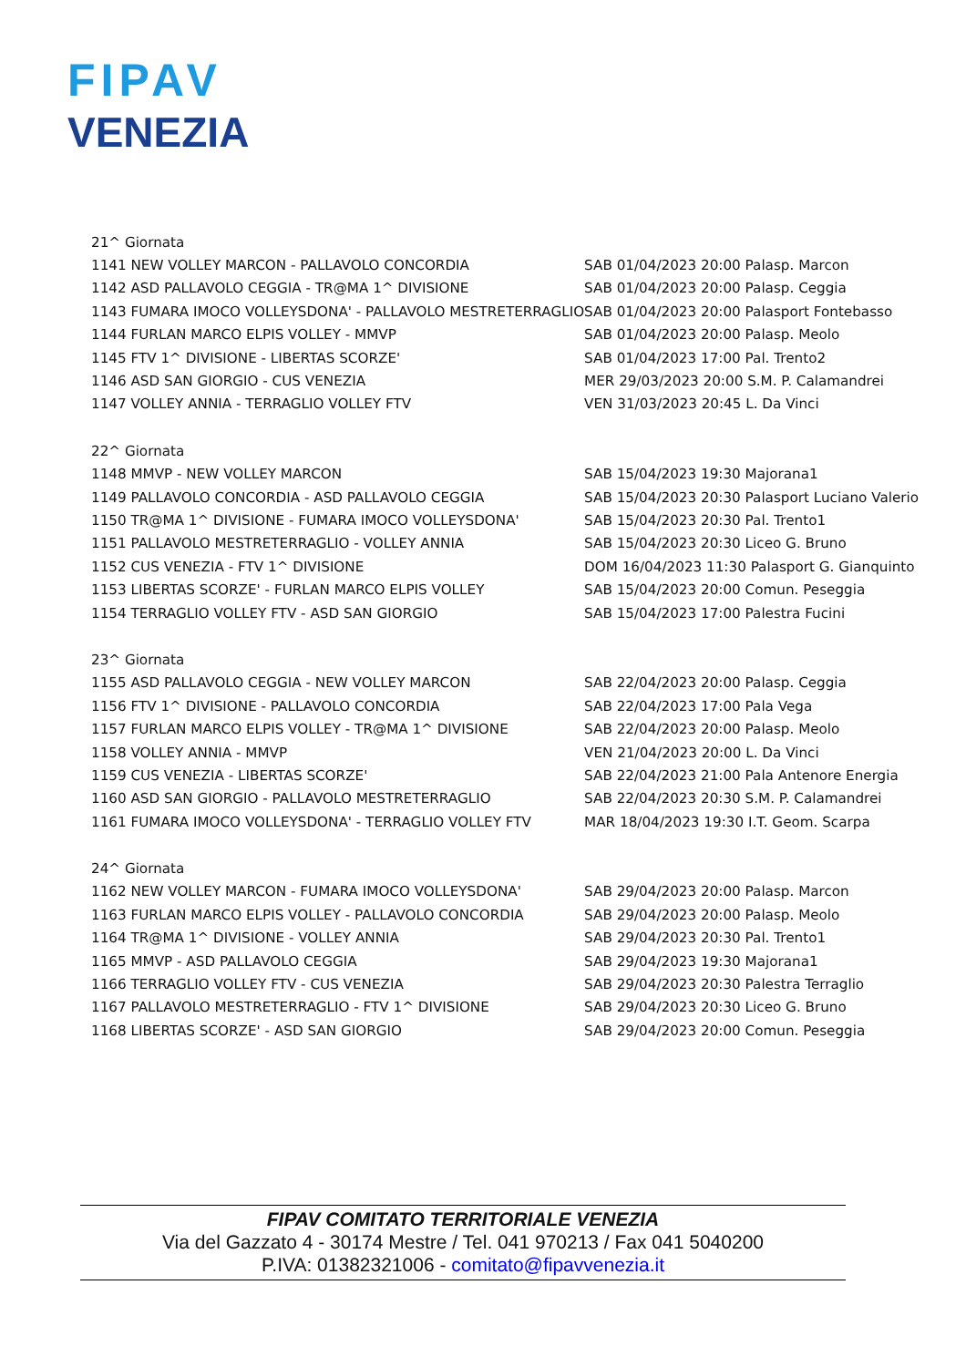FIPAV
VENEZIA
| 21^ Giornata | |
| 1141 NEW VOLLEY MARCON - PALLAVOLO CONCORDIA | SAB 01/04/2023 20:00 Palasp. Marcon |
| 1142 ASD PALLAVOLO CEGGIA - TR@MA 1^ DIVISIONE | SAB 01/04/2023 20:00 Palasp. Ceggia |
| 1143 FUMARA IMOCO VOLLEYSDONA' - PALLAVOLO MESTRETERRAGLIO | SAB 01/04/2023 20:00 Palasport Fontebasso |
| 1144 FURLAN MARCO ELPIS VOLLEY - MMVP | SAB 01/04/2023 20:00 Palasp. Meolo |
| 1145 FTV 1^ DIVISIONE - LIBERTAS SCORZE' | SAB 01/04/2023 17:00 Pal. Trento2 |
| 1146 ASD SAN GIORGIO - CUS VENEZIA | MER 29/03/2023 20:00 S.M. P. Calamandrei |
| 1147 VOLLEY ANNIA - TERRAGLIO VOLLEY FTV | VEN 31/03/2023 20:45 L. Da Vinci |
| 22^ Giornata | |
| 1148 MMVP - NEW VOLLEY MARCON | SAB 15/04/2023 19:30 Majorana1 |
| 1149 PALLAVOLO CONCORDIA - ASD PALLAVOLO CEGGIA | SAB 15/04/2023 20:30 Palasport Luciano Valerio |
| 1150 TR@MA 1^ DIVISIONE - FUMARA IMOCO VOLLEYSDONA' | SAB 15/04/2023 20:30 Pal. Trento1 |
| 1151 PALLAVOLO MESTRETERRAGLIO - VOLLEY ANNIA | SAB 15/04/2023 20:30 Liceo G. Bruno |
| 1152 CUS VENEZIA - FTV 1^ DIVISIONE | DOM 16/04/2023 11:30 Palasport G. Gianquinto |
| 1153 LIBERTAS SCORZE' - FURLAN MARCO ELPIS VOLLEY | SAB 15/04/2023 20:00 Comun. Peseggia |
| 1154 TERRAGLIO VOLLEY FTV - ASD SAN GIORGIO | SAB 15/04/2023 17:00 Palestra Fucini |
| 23^ Giornata | |
| 1155 ASD PALLAVOLO CEGGIA - NEW VOLLEY MARCON | SAB 22/04/2023 20:00 Palasp. Ceggia |
| 1156 FTV 1^ DIVISIONE - PALLAVOLO CONCORDIA | SAB 22/04/2023 17:00 Pala Vega |
| 1157 FURLAN MARCO ELPIS VOLLEY - TR@MA 1^ DIVISIONE | SAB 22/04/2023 20:00 Palasp. Meolo |
| 1158 VOLLEY ANNIA - MMVP | VEN 21/04/2023 20:00 L. Da Vinci |
| 1159 CUS VENEZIA - LIBERTAS SCORZE' | SAB 22/04/2023 21:00 Pala Antenore Energia |
| 1160 ASD SAN GIORGIO - PALLAVOLO MESTRETERRAGLIO | SAB 22/04/2023 20:30 S.M. P. Calamandrei |
| 1161 FUMARA IMOCO VOLLEYSDONA' - TERRAGLIO VOLLEY FTV | MAR 18/04/2023 19:30 I.T. Geom. Scarpa |
| 24^ Giornata | |
| 1162 NEW VOLLEY MARCON - FUMARA IMOCO VOLLEYSDONA' | SAB 29/04/2023 20:00 Palasp. Marcon |
| 1163 FURLAN MARCO ELPIS VOLLEY - PALLAVOLO CONCORDIA | SAB 29/04/2023 20:00 Palasp. Meolo |
| 1164 TR@MA 1^ DIVISIONE - VOLLEY ANNIA | SAB 29/04/2023 20:30 Pal. Trento1 |
| 1165 MMVP - ASD PALLAVOLO CEGGIA | SAB 29/04/2023 19:30 Majorana1 |
| 1166 TERRAGLIO VOLLEY FTV - CUS VENEZIA | SAB 29/04/2023 20:30 Palestra Terraglio |
| 1167 PALLAVOLO MESTRETERRAGLIO - FTV 1^ DIVISIONE | SAB 29/04/2023 20:30 Liceo G. Bruno |
| 1168 LIBERTAS SCORZE' - ASD SAN GIORGIO | SAB 29/04/2023 20:00 Comun. Peseggia |
FIPAV COMITATO TERRITORIALE VENEZIA
Via del Gazzato 4 - 30174 Mestre / Tel. 041 970213 / Fax 041 5040200
P.IVA: 01382321006 - comitato@fipavvenezia.it